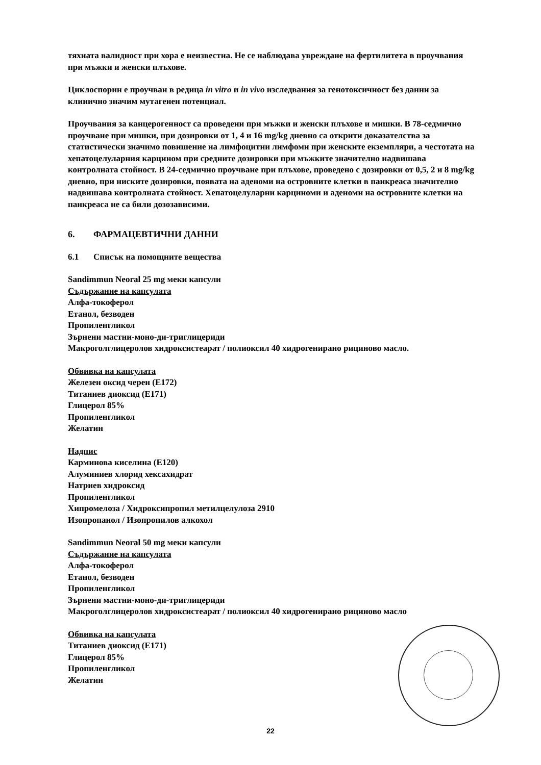тяхната валидност при хора е неизвестна. Не се наблюдава увреждане на фертилитета в проучвания при мъжки и женски плъхове.
Циклоспорин е проучван в редица in vitro и in vivo изследвания за генотоксичност без данни за клинично значим мутагенен потенциал.
Проучвания за канцерогенност са проведени при мъжки и женски плъхове и мишки. В 78-седмично проучване при мишки, при дозировки от 1, 4 и 16 mg/kg дневно са открити доказателства за статистически значимо повишение на лимфоцитни лимфоми при женските екземпляри, а честотата на хепатоцелуларния карцином при средните дозировки при мъжките значително надвишава контролната стойност. В 24-седмично проучване при плъхове, проведено с дозировки от 0,5, 2 и 8 mg/kg дневно, при ниските дозировки, появата на аденоми на островните клетки в панкреаса значително надвишава контролната стойност. Хепатоцелуларни карциноми и аденоми на островните клетки на панкреаса не са били дозозависими.
6. ФАРМАЦЕВТИЧНИ ДАННИ
6.1 Списък на помощните вещества
Sandimmun Neoral 25 mg меки капсули
Съдържание на капсулата
Алфа-токоферол
Етанол, безводен
Пропиленгликол
Зърнени мастни-моно-ди-триглицериди
Макроголглицеролов хидроксистеарат / полиоксил 40 хидрогенирано рициново масло.
Обвивка на капсулата
Железен оксид черен (E172)
Титаниев диоксид (E171)
Глицерол 85%
Пропиленгликол
Желатин
Надпис
Карминова киселина (E120)
Алуминиев хлорид хексахидрат
Натриев хидроксид
Пропиленгликол
Хипромелоза / Хидроксипропил метилцелулоза 2910
Изопропанол / Изопропилов алкохол
Sandimmun Neoral 50 mg меки капсули
Съдържание на капсулата
Алфа-токоферол
Етанол, безводен
Пропиленгликол
Зърнени мастни-моно-ди-триглицериди
Макроголглицеролов хидроксистеарат / полиоксил 40 хидрогенирано рициново масло
Обвивка на капсулата
Титаниев диоксид (E171)
Глицерол 85%
Пропиленгликол
Желатин
22